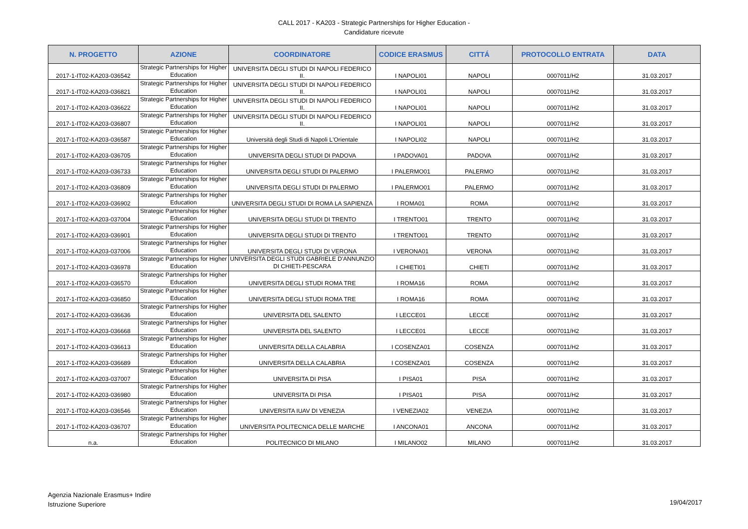CALL 2017 - KA203 - Strategic Partnerships for Higher Education -
Candidature ricevute
| N. PROGETTO | AZIONE | COORDINATORE | CODICE ERASMUS | CITTÁ | PROTOCOLLO ENTRATA | DATA |
| --- | --- | --- | --- | --- | --- | --- |
| 2017-1-IT02-KA203-036542 | Strategic Partnerships for Higher Education | UNIVERSITA DEGLI STUDI DI NAPOLI FEDERICO II. | I NAPOLI01 | NAPOLI | 0007011/H2 | 31.03.2017 |
| 2017-1-IT02-KA203-036821 | Strategic Partnerships for Higher Education | UNIVERSITA DEGLI STUDI DI NAPOLI FEDERICO II. | I NAPOLI01 | NAPOLI | 0007011/H2 | 31.03.2017 |
| 2017-1-IT02-KA203-036622 | Strategic Partnerships for Higher Education | UNIVERSITA DEGLI STUDI DI NAPOLI FEDERICO II. | I NAPOLI01 | NAPOLI | 0007011/H2 | 31.03.2017 |
| 2017-1-IT02-KA203-036807 | Strategic Partnerships for Higher Education | UNIVERSITA DEGLI STUDI DI NAPOLI FEDERICO II. | I NAPOLI01 | NAPOLI | 0007011/H2 | 31.03.2017 |
| 2017-1-IT02-KA203-036587 | Strategic Partnerships for Higher Education | Università degli Studi di Napoli L'Orientale | I NAPOLI02 | NAPOLI | 0007011/H2 | 31.03.2017 |
| 2017-1-IT02-KA203-036705 | Strategic Partnerships for Higher Education | UNIVERSITA DEGLI STUDI DI PADOVA | I PADOVA01 | PADOVA | 0007011/H2 | 31.03.2017 |
| 2017-1-IT02-KA203-036733 | Strategic Partnerships for Higher Education | UNIVERSITA DEGLI STUDI DI PALERMO | I PALERMO01 | PALERMO | 0007011/H2 | 31.03.2017 |
| 2017-1-IT02-KA203-036809 | Strategic Partnerships for Higher Education | UNIVERSITA DEGLI STUDI DI PALERMO | I PALERMO01 | PALERMO | 0007011/H2 | 31.03.2017 |
| 2017-1-IT02-KA203-036902 | Strategic Partnerships for Higher Education | UNIVERSITA DEGLI STUDI DI ROMA LA SAPIENZA | I ROMA01 | ROMA | 0007011/H2 | 31.03.2017 |
| 2017-1-IT02-KA203-037004 | Strategic Partnerships for Higher Education | UNIVERSITA DEGLI STUDI DI TRENTO | I TRENTO01 | TRENTO | 0007011/H2 | 31.03.2017 |
| 2017-1-IT02-KA203-036901 | Strategic Partnerships for Higher Education | UNIVERSITA DEGLI STUDI DI TRENTO | I TRENTO01 | TRENTO | 0007011/H2 | 31.03.2017 |
| 2017-1-IT02-KA203-037006 | Strategic Partnerships for Higher Education | UNIVERSITA DEGLI STUDI DI VERONA | I VERONA01 | VERONA | 0007011/H2 | 31.03.2017 |
| 2017-1-IT02-KA203-036978 | Strategic Partnerships for Higher Education | UNIVERSITA DEGLI STUDI GABRIELE D'ANNUNZIO DI CHIETI-PESCARA | I CHIETI01 | CHIETI | 0007011/H2 | 31.03.2017 |
| 2017-1-IT02-KA203-036570 | Strategic Partnerships for Higher Education | UNIVERSITA DEGLI STUDI ROMA TRE | I ROMA16 | ROMA | 0007011/H2 | 31.03.2017 |
| 2017-1-IT02-KA203-036850 | Strategic Partnerships for Higher Education | UNIVERSITA DEGLI STUDI ROMA TRE | I ROMA16 | ROMA | 0007011/H2 | 31.03.2017 |
| 2017-1-IT02-KA203-036636 | Strategic Partnerships for Higher Education | UNIVERSITA DEL SALENTO | I LECCE01 | LECCE | 0007011/H2 | 31.03.2017 |
| 2017-1-IT02-KA203-036668 | Strategic Partnerships for Higher Education | UNIVERSITA DEL SALENTO | I LECCE01 | LECCE | 0007011/H2 | 31.03.2017 |
| 2017-1-IT02-KA203-036613 | Strategic Partnerships for Higher Education | UNIVERSITA DELLA CALABRIA | I COSENZA01 | COSENZA | 0007011/H2 | 31.03.2017 |
| 2017-1-IT02-KA203-036689 | Strategic Partnerships for Higher Education | UNIVERSITA DELLA CALABRIA | I COSENZA01 | COSENZA | 0007011/H2 | 31.03.2017 |
| 2017-1-IT02-KA203-037007 | Strategic Partnerships for Higher Education | UNIVERSITA DI PISA | I PISA01 | PISA | 0007011/H2 | 31.03.2017 |
| 2017-1-IT02-KA203-036980 | Strategic Partnerships for Higher Education | UNIVERSITA DI PISA | I PISA01 | PISA | 0007011/H2 | 31.03.2017 |
| 2017-1-IT02-KA203-036546 | Strategic Partnerships for Higher Education | UNIVERSITA IUAV DI VENEZIA | I VENEZIA02 | VENEZIA | 0007011/H2 | 31.03.2017 |
| 2017-1-IT02-KA203-036707 | Strategic Partnerships for Higher Education | UNIVERSITA POLITECNICA DELLE MARCHE | I ANCONA01 | ANCONA | 0007011/H2 | 31.03.2017 |
| n.a. | Strategic Partnerships for Higher Education | POLITECNICO DI MILANO | I MILANO02 | MILANO | 0007011/H2 | 31.03.2017 |
Agenzia Nazionale Erasmus+ Indire
Istruzione Superiore
19/04/2017